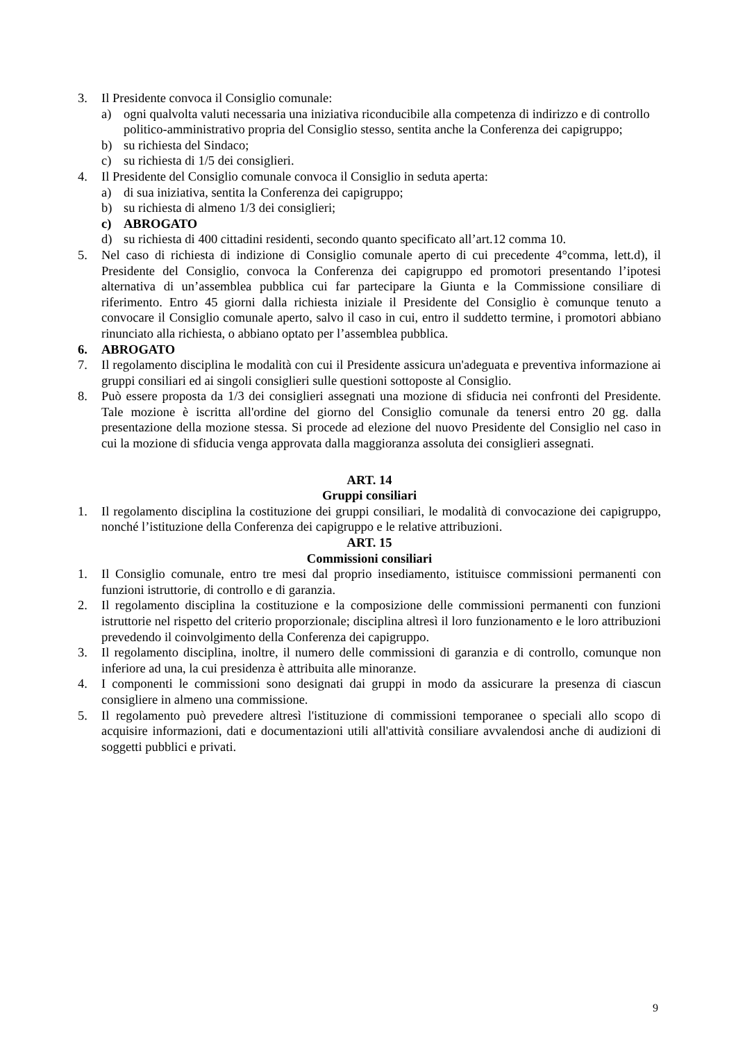3. Il Presidente convoca il Consiglio comunale:
a) ogni qualvolta valuti necessaria una iniziativa riconducibile alla competenza di indirizzo e di controllo politico-amministrativo propria del Consiglio stesso, sentita anche la Conferenza dei capigruppo;
b) su richiesta del Sindaco;
c) su richiesta di 1/5 dei consiglieri.
4. Il Presidente del Consiglio comunale convoca il Consiglio in seduta aperta:
a) di sua iniziativa, sentita la Conferenza dei capigruppo;
b) su richiesta di almeno 1/3 dei consiglieri;
c) ABROGATO
d) su richiesta di 400 cittadini residenti, secondo quanto specificato all’art.12 comma 10.
5. Nel caso di richiesta di indizione di Consiglio comunale aperto di cui precedente 4°comma, lett.d), il Presidente del Consiglio, convoca la Conferenza dei capigruppo ed promotori presentando l’ipotesi alternativa di un’assemblea pubblica cui far partecipare la Giunta e la Commissione consiliare di riferimento. Entro 45 giorni dalla richiesta iniziale il Presidente del Consiglio è comunque tenuto a convocare il Consiglio comunale aperto, salvo il caso in cui, entro il suddetto termine, i promotori abbiano rinunciato alla richiesta, o abbiano optato per l’assemblea pubblica.
6. ABROGATO
7. Il regolamento disciplina le modalità con cui il Presidente assicura un'adeguata e preventiva informazione ai gruppi consiliari ed ai singoli consiglieri sulle questioni sottoposte al Consiglio.
8. Può essere proposta da 1/3 dei consiglieri assegnati una mozione di sfiducia nei confronti del Presidente. Tale mozione è iscritta all'ordine del giorno del Consiglio comunale da tenersi entro 20 gg. dalla presentazione della mozione stessa. Si procede ad elezione del nuovo Presidente del Consiglio nel caso in cui la mozione di sfiducia venga approvata dalla maggioranza assoluta dei consiglieri assegnati.
ART. 14
Gruppi consiliari
1. Il regolamento disciplina la costituzione dei gruppi consiliari, le modalità di convocazione dei capigruppo, nonché l’istituzione della Conferenza dei capigruppo e le relative attribuzioni.
ART. 15
Commissioni consiliari
1. Il Consiglio comunale, entro tre mesi dal proprio insediamento, istituisce commissioni permanenti con funzioni istruttorie, di controllo e di garanzia.
2. Il regolamento disciplina la costituzione e la composizione delle commissioni permanenti con funzioni istruttorie nel rispetto del criterio proporzionale; disciplina altresì il loro funzionamento e le loro attribuzioni prevedendo il coinvolgimento della Conferenza dei capigruppo.
3. Il regolamento disciplina, inoltre, il numero delle commissioni di garanzia e di controllo, comunque non inferiore ad una, la cui presidenza è attribuita alle minoranze.
4. I componenti le commissioni sono designati dai gruppi in modo da assicurare la presenza di ciascun consigliere in almeno una commissione.
5. Il regolamento può prevedere altresì l'istituzione di commissioni temporanee o speciali allo scopo di acquisire informazioni, dati e documentazioni utili all'attività consiliare avvalendosi anche di audizioni di soggetti pubblici e privati.
9